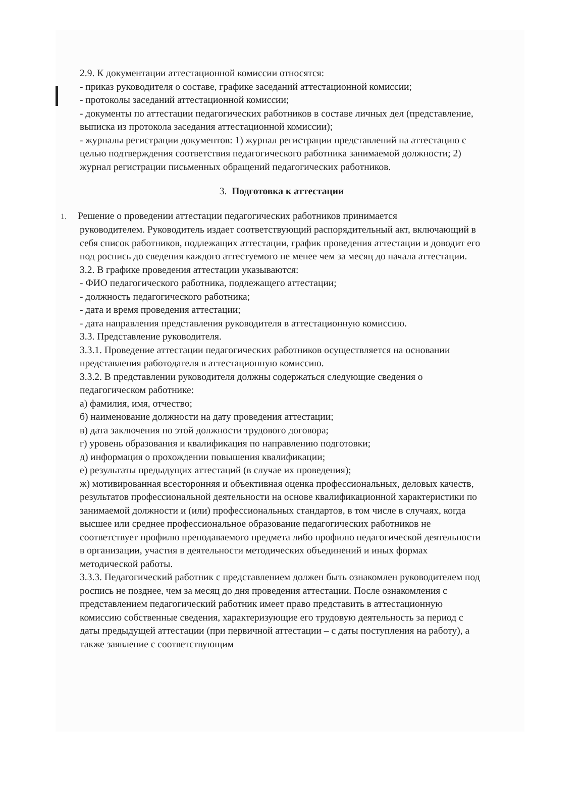2.9. К документации аттестационной комиссии относятся:
- приказ руководителя о составе, графике заседаний аттестационной комиссии;
- протоколы заседаний аттестационной комиссии;
- документы по аттестации педагогических работников в составе личных дел (представление, выписка из протокола заседания аттестационной комиссии);
- журналы регистрации документов: 1) журнал регистрации представлений на аттестацию с целью подтверждения соответствия педагогического работника занимаемой должности; 2) журнал регистрации письменных обращений педагогических работников.
3. Подготовка к аттестации
1. Решение о проведении аттестации педагогических работников принимается
руководителем. Руководитель издает соответствующий распорядительный акт, включающий в себя список работников, подлежащих аттестации, график проведения аттестации и доводит его под роспись до сведения каждого аттестуемого не менее чем за месяц до начала аттестации.
3.2. В графике проведения аттестации указываются:
- ФИО педагогического работника, подлежащего аттестации;
- должность педагогического работника;
- дата и время проведения аттестации;
- дата направления представления руководителя в аттестационную комиссию.
3.3. Представление руководителя.
3.3.1. Проведение аттестации педагогических работников осуществляется на основании представления работодателя в аттестационную комиссию.
3.3.2. В представлении руководителя должны содержаться следующие сведения о педагогическом работнике:
а) фамилия, имя, отчество;
б) наименование должности на дату проведения аттестации;
в) дата заключения по этой должности трудового договора;
г) уровень образования и квалификация по направлению подготовки;
д) информация о прохождении повышения квалификации;
е) результаты предыдущих аттестаций (в случае их проведения);
ж) мотивированная всесторонняя и объективная оценка профессиональных, деловых качеств, результатов профессиональной деятельности на основе квалификационной характеристики по занимаемой должности и (или) профессиональных стандартов, в том числе в случаях, когда высшее или среднее профессиональное образование педагогических работников не соответствует профилю преподаваемого предмета либо профилю педагогической деятельности в организации, участия в деятельности методических объединений и иных формах методической работы.
3.3.3. Педагогический работник с представлением должен быть ознакомлен руководителем под роспись не позднее, чем за месяц до дня проведения аттестации. После ознакомления с представлением педагогический работник имеет право представить в аттестационную комиссию собственные сведения, характеризующие его трудовую деятельность за период с даты предыдущей аттестации (при первичной аттестации – с даты поступления на работу), а также заявление с соответствующим